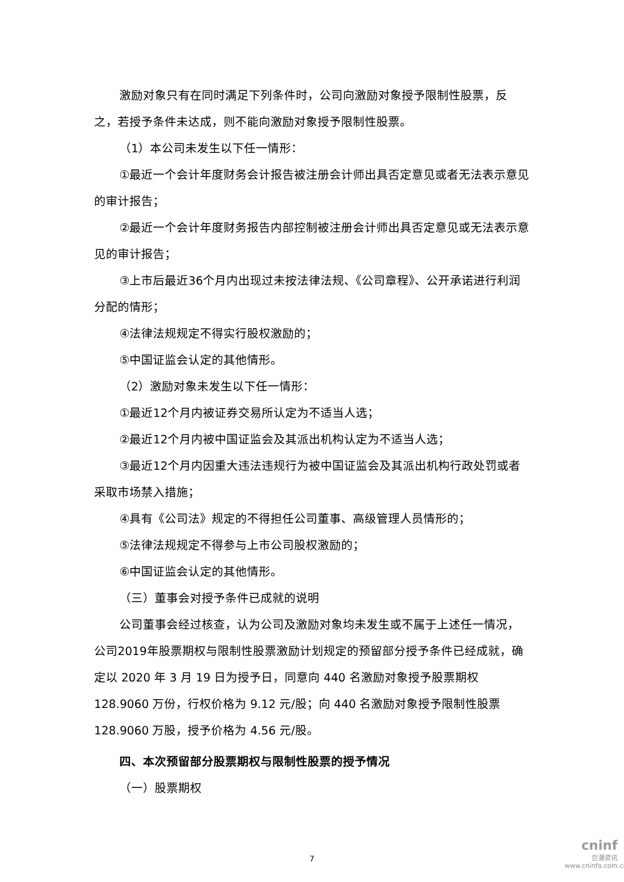激励对象只有在同时满足下列条件时，公司向激励对象授予限制性股票，反之，若授予条件未达成，则不能向激励对象授予限制性股票。
（1）本公司未发生以下任一情形：
①最近一个会计年度财务会计报告被注册会计师出具否定意见或者无法表示意见的审计报告；
②最近一个会计年度财务报告内部控制被注册会计师出具否定意见或无法表示意见的审计报告；
③上市后最近36个月内出现过未按法律法规、《公司章程》、公开承诺进行利润分配的情形；
④法律法规规定不得实行股权激励的；
⑤中国证监会认定的其他情形。
（2）激励对象未发生以下任一情形：
①最近12个月内被证券交易所认定为不适当人选；
②最近12个月内被中国证监会及其派出机构认定为不适当人选；
③最近12个月内因重大违法违规行为被中国证监会及其派出机构行政处罚或者采取市场禁入措施；
④具有《公司法》规定的不得担任公司董事、高级管理人员情形的；
⑤法律法规规定不得参与上市公司股权激励的；
⑥中国证监会认定的其他情形。
（三）董事会对授予条件已成就的说明
公司董事会经过核查，认为公司及激励对象均未发生或不属于上述任一情况，公司2019年股票期权与限制性股票激励计划规定的预留部分授予条件已经成就，确定以 2020 年 3 月 19 日为授予日，同意向 440 名激励对象授予股票期权128.9060 万份，行权价格为 9.12 元/股；向 440 名激励对象授予限制性股票128.9060 万股，授予价格为 4.56 元/股。
四、本次预留部分股票期权与限制性股票的授予情况
（一）股票期权
7
cninf
巨潮资讯
www.cninfo.com.cn